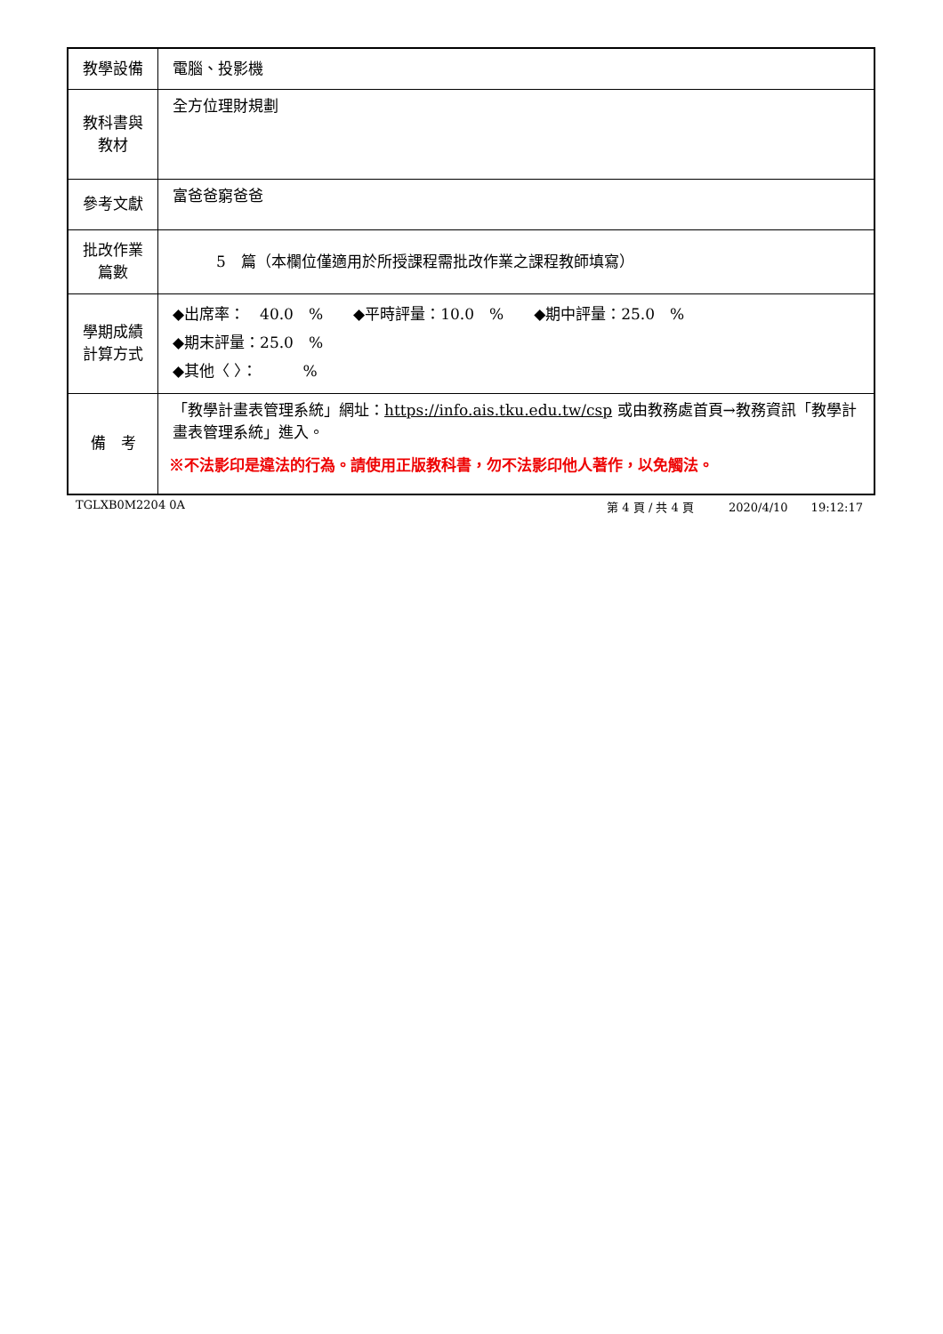| 教學設備 | 電腦、投影機 |
| 教科書與 教材 | 全方位理財規劃 |
| 參考文獻 | 富爸爸窮爸爸 |
| 批改作業 篇數 | 5 篇（本欄位僅適用於所授課程需批改作業之課程教師填寫） |
| 學期成績 計算方式 | ◆出席率： 40.0 % ◆平時評量：10.0 % ◆期中評量：25.0 % ◆期末評量：25.0 % ◆其他〈 〉： % |
| 備 考 | 「教學計畫表管理系統」網址： https://info.ais.tku.edu.tw/csp 或由教務處首頁→教務資訊「教學計畫表管理系統」進入。 ※不法影印是違法的行為。請使用正版教科書，勿不法影印他人著作，以免觸法。 |
TGLXB0M2204 0A 第 4 頁 / 共 4 頁　　　2020/4/10　　19:12:17